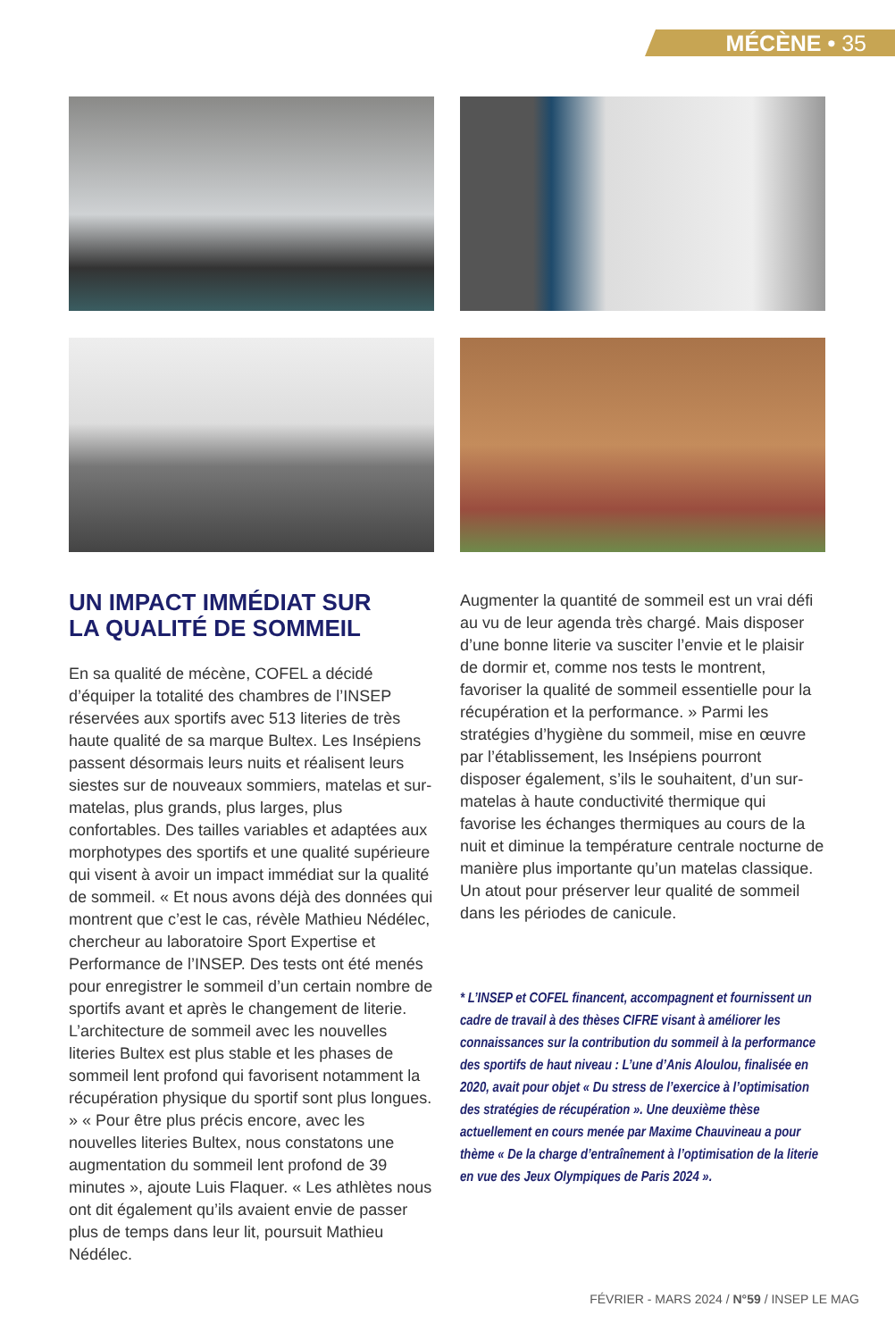MÉCÈNE • 35
UN IMPACT IMMÉDIAT SUR
LA QUALITÉ DE SOMMEIL
En sa qualité de mécène, COFEL a décidé d’équiper la totalité des chambres de l’INSEP réservées aux sportifs avec 513 literies de très haute qualité de sa marque Bultex. Les Insépiens passent désormais leurs nuits et réalisent leurs siestes sur de nouveaux sommiers, matelas et sur-matelas, plus grands, plus larges, plus confortables. Des tailles variables et adaptées aux morphotypes des sportifs et une qualité supérieure qui visent à avoir un impact immédiat sur la qualité de sommeil. « Et nous avons déjà des données qui montrent que c’est le cas, révèle Mathieu Nédélec, chercheur au laboratoire Sport Expertise et Performance de l’INSEP. Des tests ont été menés pour enregistrer le sommeil d’un certain nombre de sportifs avant et après le changement de literie. L’architecture de sommeil avec les nouvelles literies Bultex est plus stable et les phases de sommeil lent profond qui favorisent notamment la récupération physique du sportif sont plus longues. » « Pour être plus précis encore, avec les nouvelles literies Bultex, nous constatons une augmentation du sommeil lent profond de 39 minutes », ajoute Luis Flaquer. « Les athlètes nous ont dit également qu’ils avaient envie de passer plus de temps dans leur lit, poursuit Mathieu Nédélec.
Augmenter la quantité de sommeil est un vrai défi au vu de leur agenda très chargé. Mais disposer d’une bonne literie va susciter l’envie et le plaisir de dormir et, comme nos tests le montrent, favoriser la qualité de sommeil essentielle pour la récupération et la performance. » Parmi les stratégies d’hygiène du sommeil, mise en œuvre par l’établissement, les Insépiens pourront disposer également, s’ils le souhaitent, d’un sur-matelas à haute conductivité thermique qui favorise les échanges thermiques au cours de la nuit et diminue la température centrale nocturne de manière plus importante qu’un matelas classique. Un atout pour préserver leur qualité de sommeil dans les périodes de canicule.
* L’INSEP et COFEL financent, accompagnent et fournissent un cadre de travail à des thèses CIFRE visant à améliorer les connaissances sur la contribution du sommeil à la performance des sportifs de haut niveau : L’une d’Anis Aloulou, finalisée en 2020, avait pour objet « Du stress de l’exercice à l’optimisation des stratégies de récupération ». Une deuxième thèse actuellement en cours menée par Maxime Chauvineau a pour thème « De la charge d’entraînement à l’optimisation de la literie en vue des Jeux Olympiques de Paris 2024 ».
FÉVRIER - MARS 2024 / N°59 / INSEP LE MAG